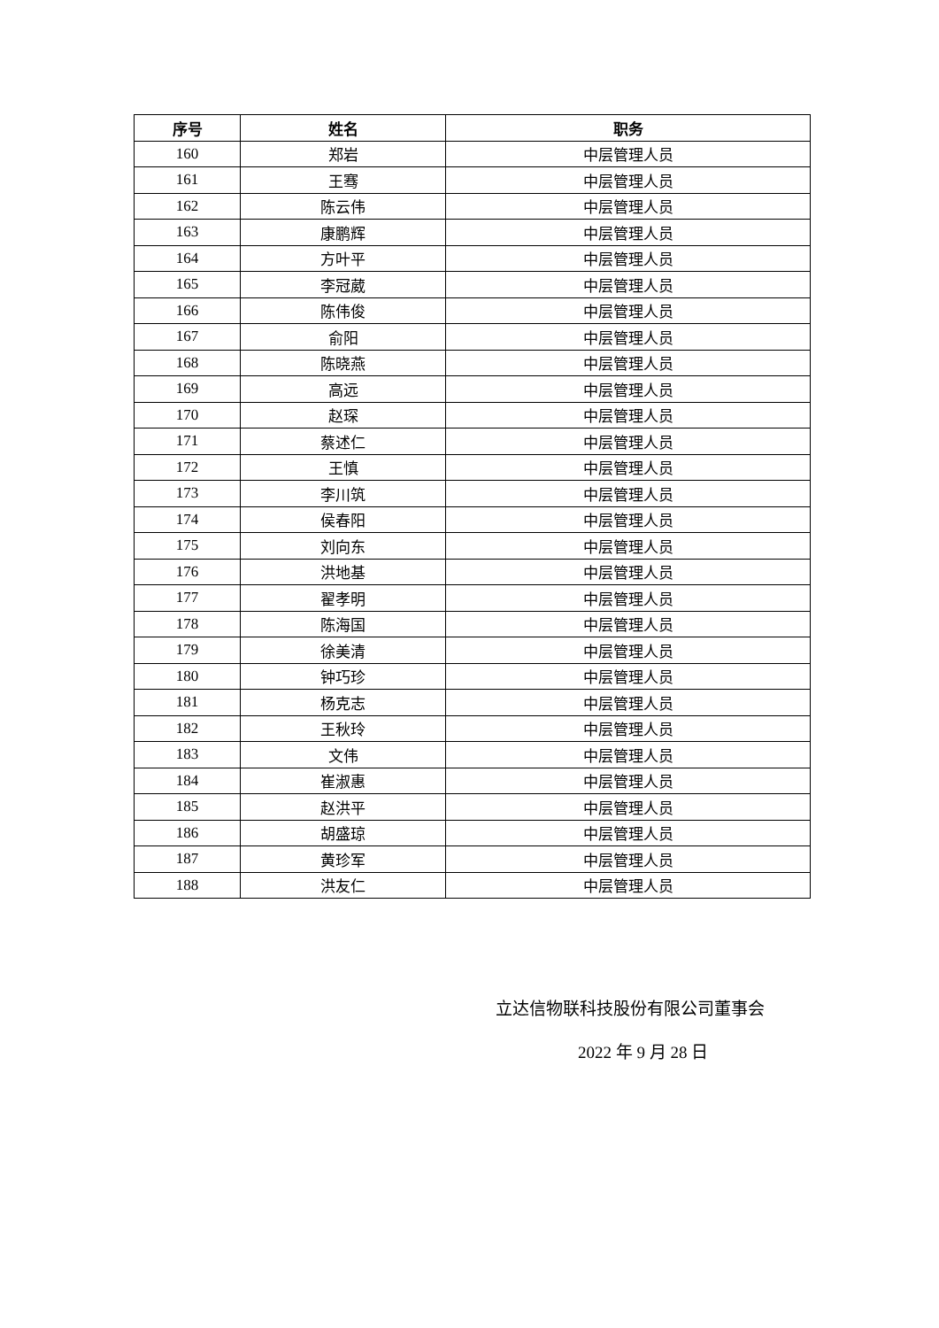| 序号 | 姓名 | 职务 |
| --- | --- | --- |
| 160 | 郑岩 | 中层管理人员 |
| 161 | 王骞 | 中层管理人员 |
| 162 | 陈云伟 | 中层管理人员 |
| 163 | 康鹏辉 | 中层管理人员 |
| 164 | 方叶平 | 中层管理人员 |
| 165 | 李冠葳 | 中层管理人员 |
| 166 | 陈伟俊 | 中层管理人员 |
| 167 | 俞阳 | 中层管理人员 |
| 168 | 陈晓燕 | 中层管理人员 |
| 169 | 高远 | 中层管理人员 |
| 170 | 赵琛 | 中层管理人员 |
| 171 | 蔡述仁 | 中层管理人员 |
| 172 | 王慎 | 中层管理人员 |
| 173 | 李川筑 | 中层管理人员 |
| 174 | 侯春阳 | 中层管理人员 |
| 175 | 刘向东 | 中层管理人员 |
| 176 | 洪地基 | 中层管理人员 |
| 177 | 翟孝明 | 中层管理人员 |
| 178 | 陈海国 | 中层管理人员 |
| 179 | 徐美清 | 中层管理人员 |
| 180 | 钟巧珍 | 中层管理人员 |
| 181 | 杨克志 | 中层管理人员 |
| 182 | 王秋玲 | 中层管理人员 |
| 183 | 文伟 | 中层管理人员 |
| 184 | 崔淑惠 | 中层管理人员 |
| 185 | 赵洪平 | 中层管理人员 |
| 186 | 胡盛琼 | 中层管理人员 |
| 187 | 黄珍军 | 中层管理人员 |
| 188 | 洪友仁 | 中层管理人员 |
立达信物联科技股份有限公司董事会
2022 年 9 月 28 日